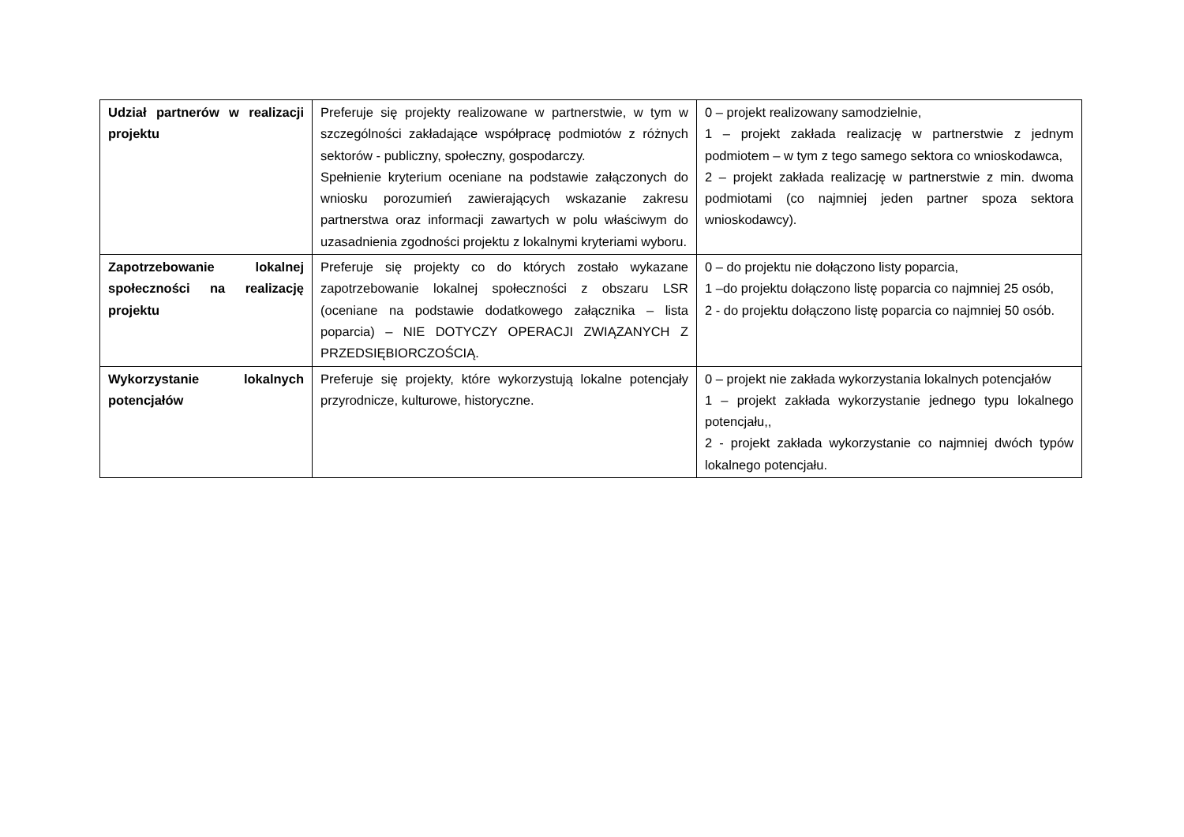| Udział partnerów w realizacji projektu | Preferuje się projekty realizowane w partnerstwie, w tym w szczególności zakładające współpracę podmiotów z różnych sektorów - publiczny, społeczny, gospodarczy. Spełnienie kryterium oceniane na podstawie załączonych do wniosku porozumień zawierających wskazanie zakresu partnerstwa oraz informacji zawartych w polu właściwym do uzasadnienia zgodności projektu z lokalnymi kryteriami wyboru. | 0 – projekt realizowany samodzielnie, 1 – projekt zakłada realizację w partnerstwie z jednym podmiotem – w tym z tego samego sektora co wnioskodawca, 2 – projekt zakłada realizację w partnerstwie z min. dwoma podmiotami (co najmniej jeden partner spoza sektora wnioskodawcy). |
| Zapotrzebowanie lokalnej społeczności na realizację projektu | Preferuje się projekty co do których zostało wykazane zapotrzebowanie lokalnej społeczności z obszaru LSR (oceniane na podstawie dodatkowego załącznika – lista poparcia) – NIE DOTYCZY OPERACJI ZWIĄZANYCH Z PRZEDSIĘBIORCZOŚCIĄ. | 0 – do projektu nie dołączono listy poparcia, 1 –do projektu dołączono listę poparcia co najmniej 25 osób, 2 - do projektu dołączono listę poparcia co najmniej 50 osób. |
| Wykorzystanie lokalnych potencjałów | Preferuje się projekty, które wykorzystują lokalne potencjały przyrodnicze, kulturowe, historyczne. | 0 – projekt nie zakłada wykorzystania lokalnych potencjałów 1 – projekt zakłada wykorzystanie jednego typu lokalnego potencjału,, 2 - projekt zakłada wykorzystanie co najmniej dwóch typów lokalnego potencjału. |